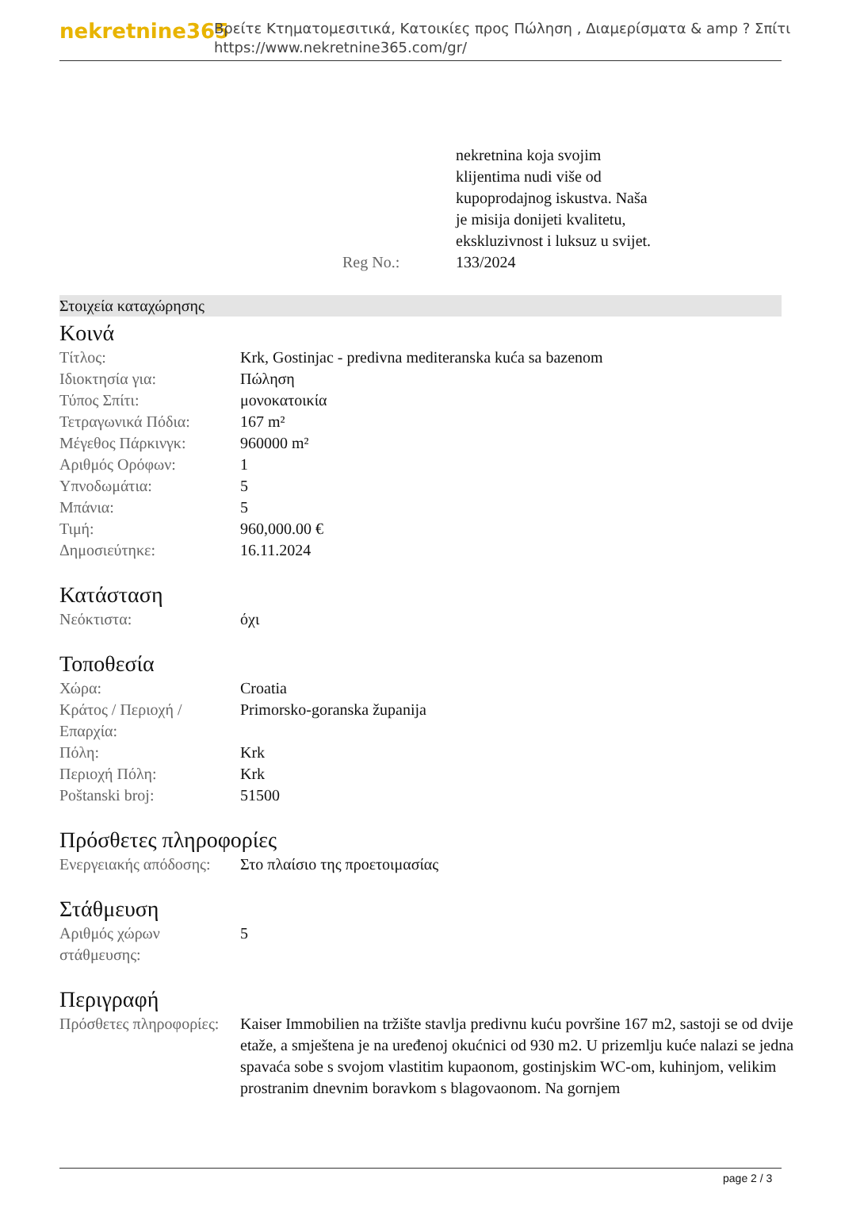nekretnine365
Βρείτε Κτηματομεσιτικά, Κατοικίες προς Πώληση , Διαμερίσματα & amp ? Σπίτι
https://www.nekretnine365.com/gr/
| | nekretnina koja svojim klijentima nudi više od kupoprodajnog iskustva. Naša je misija donijeti kvalitetu, ekskluzivnost i luksuz u svijet. |
| Reg No.: | 133/2024 |
Στοιχεία καταχώρησης
Κοινά
| Τίτλος: | Krk, Gostinjac - predivna mediteranska kuća sa bazenom |
| Ιδιοκτησία για: | Πώληση |
| Τύπος Σπίτι: | μονοκατοικία |
| Τετραγωνικά Πόδια: | 167 m² |
| Μέγεθος Πάρκινγκ: | 960000 m² |
| Αριθμός Ορόφων: | 1 |
| Υπνοδωμάτια: | 5 |
| Μπάνια: | 5 |
| Τιμή: | 960,000.00 € |
| Δημοσιεύτηκε: | 16.11.2024 |
Κατάσταση
| Νεόκτιστα: | όχι |
Τοποθεσία
| Χώρα: | Croatia |
| Κράτος / Περιοχή / Επαρχία: | Primorsko-goranska županija |
| Πόλη: | Krk |
| Περιοχή Πόλη: | Krk |
| Poštanski broj: | 51500 |
Πρόσθετες πληροφορίες
| Ενεργειακής απόδοσης: | Στο πλαίσιο της προετοιμασίας |
Στάθμευση
| Αριθμός χώρων στάθμευσης: | 5 |
Περιγραφή
| Πρόσθετες πληροφορίες: | Kaiser Immobilien na tržište stavlja predivnu kuću površine 167 m2, sastoji se od dvije etaže, a smještena je na uređenoj okućnici od 930 m2. U prizemlju kuće nalazi se jedna spavaća sobe s svojom vlastitim kupaonom, gostinjskim WC-om, kuhinjom, velikim prostranim dnevnim boravkom s blagovaonom. Na gornjem |
page 2 / 3